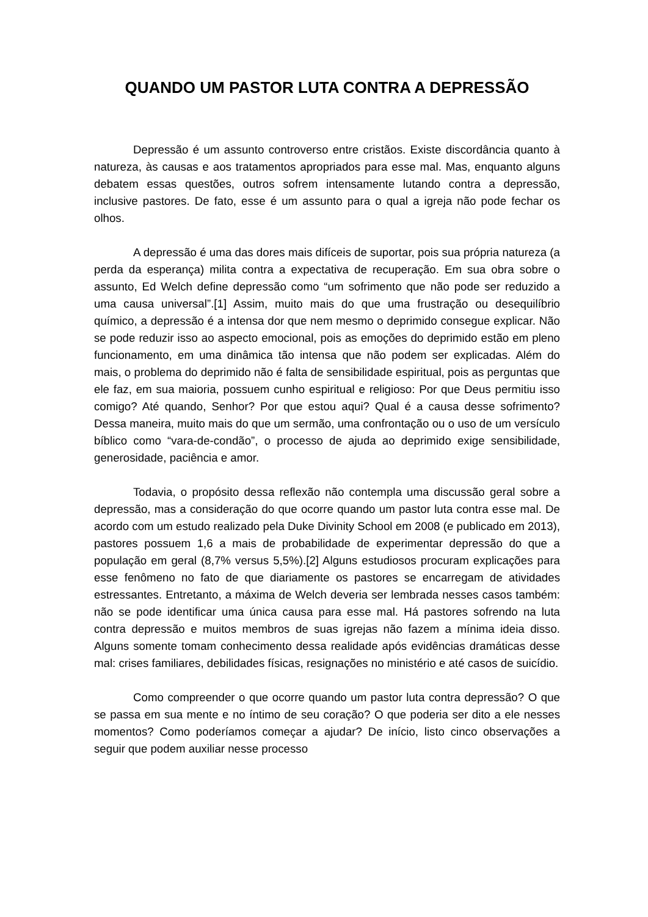QUANDO UM PASTOR LUTA CONTRA A DEPRESSÃO
Depressão é um assunto controverso entre cristãos. Existe discordância quanto à natureza, às causas e aos tratamentos apropriados para esse mal. Mas, enquanto alguns debatem essas questões, outros sofrem intensamente lutando contra a depressão, inclusive pastores. De fato, esse é um assunto para o qual a igreja não pode fechar os olhos.
A depressão é uma das dores mais difíceis de suportar, pois sua própria natureza (a perda da esperança) milita contra a expectativa de recuperação. Em sua obra sobre o assunto, Ed Welch define depressão como “um sofrimento que não pode ser reduzido a uma causa universal”.[1] Assim, muito mais do que uma frustração ou desequilíbrio químico, a depressão é a intensa dor que nem mesmo o deprimido consegue explicar. Não se pode reduzir isso ao aspecto emocional, pois as emoções do deprimido estão em pleno funcionamento, em uma dinâmica tão intensa que não podem ser explicadas. Além do mais, o problema do deprimido não é falta de sensibilidade espiritual, pois as perguntas que ele faz, em sua maioria, possuem cunho espiritual e religioso: Por que Deus permitiu isso comigo? Até quando, Senhor? Por que estou aqui? Qual é a causa desse sofrimento? Dessa maneira, muito mais do que um sermão, uma confrontação ou o uso de um versículo bíblico como “vara-de-condão”, o processo de ajuda ao deprimido exige sensibilidade, generosidade, paciência e amor.
Todavia, o propósito dessa reflexão não contempla uma discussão geral sobre a depressão, mas a consideração do que ocorre quando um pastor luta contra esse mal. De acordo com um estudo realizado pela Duke Divinity School em 2008 (e publicado em 2013), pastores possuem 1,6 a mais de probabilidade de experimentar depressão do que a população em geral (8,7% versus 5,5%).[2] Alguns estudiosos procuram explicações para esse fenômeno no fato de que diariamente os pastores se encarregam de atividades estressantes. Entretanto, a máxima de Welch deveria ser lembrada nesses casos também: não se pode identificar uma única causa para esse mal. Há pastores sofrendo na luta contra depressão e muitos membros de suas igrejas não fazem a mínima ideia disso. Alguns somente tomam conhecimento dessa realidade após evidências dramáticas desse mal: crises familiares, debilidades físicas, resignações no ministério e até casos de suicídio.
Como compreender o que ocorre quando um pastor luta contra depressão? O que se passa em sua mente e no íntimo de seu coração? O que poderia ser dito a ele nesses momentos? Como poderíamos começar a ajudar? De início, listo cinco observações a seguir que podem auxiliar nesse processo